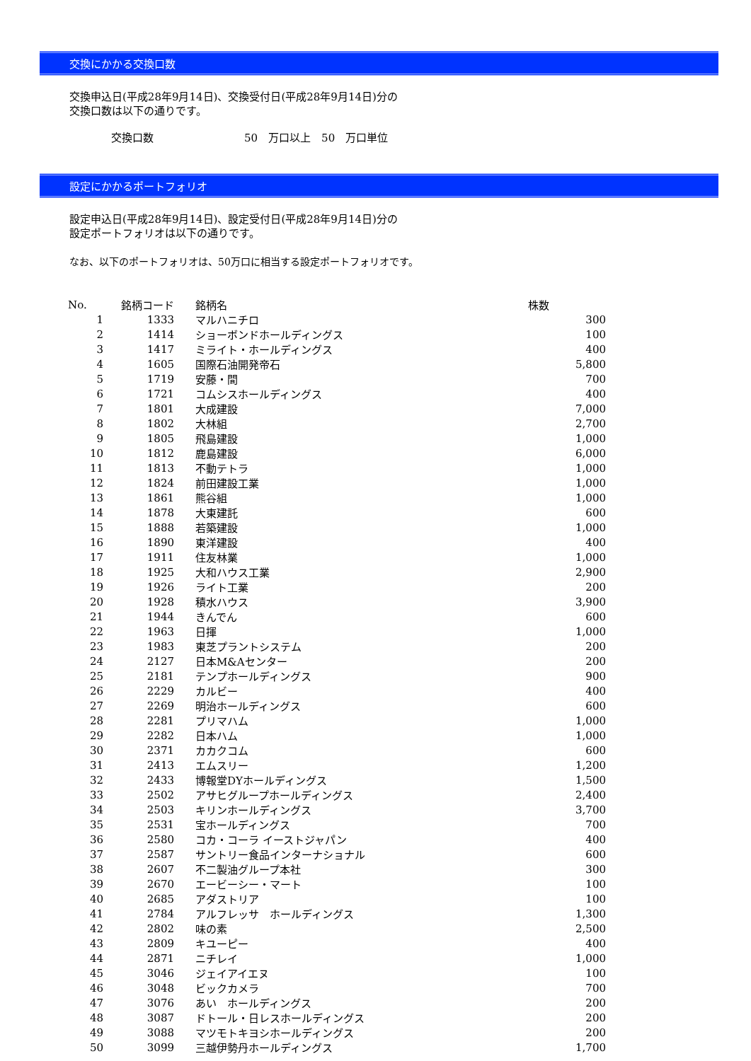交換にかかる交換口数
交換申込日(平成28年9月14日)、交換受付日(平成28年9月14日)分の
交換口数は以下の通りです。
交換口数 50　万口以上　50　万口単位
設定にかかるポートフォリオ
設定申込日(平成28年9月14日)、設定受付日(平成28年9月14日)分の
設定ポートフォリオは以下の通りです。
なお、以下のポートフォリオは、50万口に相当する設定ポートフォリオです。
| No. | 銘柄コード | 銘柄名 | 株数 |
| --- | --- | --- | --- |
| 1 | 1333 | マルハニチロ | 300 |
| 2 | 1414 | ショーボンドホールディングス | 100 |
| 3 | 1417 | ミライト・ホールディングス | 400 |
| 4 | 1605 | 国際石油開発帝石 | 5,800 |
| 5 | 1719 | 安藤・間 | 700 |
| 6 | 1721 | コムシスホールディングス | 400 |
| 7 | 1801 | 大成建設 | 7,000 |
| 8 | 1802 | 大林組 | 2,700 |
| 9 | 1805 | 飛島建設 | 1,000 |
| 10 | 1812 | 鹿島建設 | 6,000 |
| 11 | 1813 | 不動テトラ | 1,000 |
| 12 | 1824 | 前田建設工業 | 1,000 |
| 13 | 1861 | 熊谷組 | 1,000 |
| 14 | 1878 | 大東建託 | 600 |
| 15 | 1888 | 若築建設 | 1,000 |
| 16 | 1890 | 東洋建設 | 400 |
| 17 | 1911 | 住友林業 | 1,000 |
| 18 | 1925 | 大和ハウス工業 | 2,900 |
| 19 | 1926 | ライト工業 | 200 |
| 20 | 1928 | 積水ハウス | 3,900 |
| 21 | 1944 | きんでん | 600 |
| 22 | 1963 | 日揮 | 1,000 |
| 23 | 1983 | 東芝プラントシステム | 200 |
| 24 | 2127 | 日本M&Aセンター | 200 |
| 25 | 2181 | テンプホールディングス | 900 |
| 26 | 2229 | カルビー | 400 |
| 27 | 2269 | 明治ホールディングス | 600 |
| 28 | 2281 | プリマハム | 1,000 |
| 29 | 2282 | 日本ハム | 1,000 |
| 30 | 2371 | カカクコム | 600 |
| 31 | 2413 | エムスリー | 1,200 |
| 32 | 2433 | 博報堂DYホールディングス | 1,500 |
| 33 | 2502 | アサヒグループホールディングス | 2,400 |
| 34 | 2503 | キリンホールディングス | 3,700 |
| 35 | 2531 | 宝ホールディングス | 700 |
| 36 | 2580 | コカ・コーラ イーストジャパン | 400 |
| 37 | 2587 | サントリー食品インターナショナル | 600 |
| 38 | 2607 | 不二製油グループ本社 | 300 |
| 39 | 2670 | エービーシー・マート | 100 |
| 40 | 2685 | アダストリア | 100 |
| 41 | 2784 | アルフレッサ ホールディングス | 1,300 |
| 42 | 2802 | 味の素 | 2,500 |
| 43 | 2809 | キユーピー | 400 |
| 44 | 2871 | ニチレイ | 1,000 |
| 45 | 3046 | ジェイアイエヌ | 100 |
| 46 | 3048 | ビックカメラ | 700 |
| 47 | 3076 | あい ホールディングス | 200 |
| 48 | 3087 | ドトール・日レスホールディングス | 200 |
| 49 | 3088 | マツモトキヨシホールディングス | 200 |
| 50 | 3099 | 三越伊勢丹ホールディングス | 1,700 |